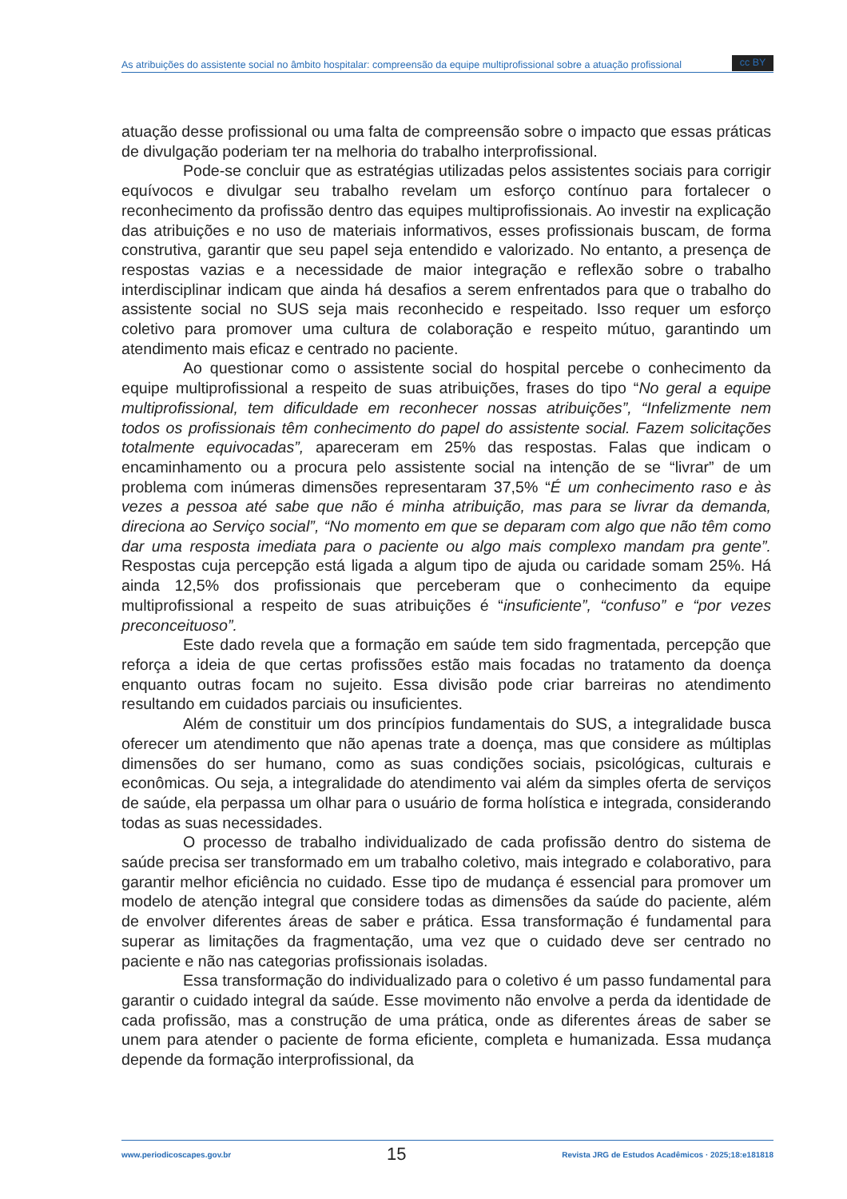As atribuições do assistente social no âmbito hospitalar: compreensão da equipe multiprofissional sobre a atuação profissional cc BY
atuação desse profissional ou uma falta de compreensão sobre o impacto que essas práticas de divulgação poderiam ter na melhoria do trabalho interprofissional.
Pode-se concluir que as estratégias utilizadas pelos assistentes sociais para corrigir equívocos e divulgar seu trabalho revelam um esforço contínuo para fortalecer o reconhecimento da profissão dentro das equipes multiprofissionais. Ao investir na explicação das atribuições e no uso de materiais informativos, esses profissionais buscam, de forma construtiva, garantir que seu papel seja entendido e valorizado. No entanto, a presença de respostas vazias e a necessidade de maior integração e reflexão sobre o trabalho interdisciplinar indicam que ainda há desafios a serem enfrentados para que o trabalho do assistente social no SUS seja mais reconhecido e respeitado. Isso requer um esforço coletivo para promover uma cultura de colaboração e respeito mútuo, garantindo um atendimento mais eficaz e centrado no paciente.
Ao questionar como o assistente social do hospital percebe o conhecimento da equipe multiprofissional a respeito de suas atribuições, frases do tipo “No geral a equipe multiprofissional, tem dificuldade em reconhecer nossas atribuições”, “Infelizmente nem todos os profissionais têm conhecimento do papel do assistente social. Fazem solicitações totalmente equivocadas”, apareceram em 25% das respostas. Falas que indicam o encaminhamento ou a procura pelo assistente social na intenção de se “livrar” de um problema com inúmeras dimensões representaram 37,5% “É um conhecimento raso e às vezes a pessoa até sabe que não é minha atribuição, mas para se livrar da demanda, direciona ao Serviço social”, “No momento em que se deparam com algo que não têm como dar uma resposta imediata para o paciente ou algo mais complexo mandam pra gente”. Respostas cuja percepção está ligada a algum tipo de ajuda ou caridade somam 25%. Há ainda 12,5% dos profissionais que perceberam que o conhecimento da equipe multiprofissional a respeito de suas atribuições é “insuficiente”, “confuso” e “por vezes preconceituoso”.
Este dado revela que a formação em saúde tem sido fragmentada, percepção que reforça a ideia de que certas profissões estão mais focadas no tratamento da doença enquanto outras focam no sujeito. Essa divisão pode criar barreiras no atendimento resultando em cuidados parciais ou insuficientes.
Além de constituir um dos princípios fundamentais do SUS, a integralidade busca oferecer um atendimento que não apenas trate a doença, mas que considere as múltiplas dimensões do ser humano, como as suas condições sociais, psicológicas, culturais e econômicas. Ou seja, a integralidade do atendimento vai além da simples oferta de serviços de saúde, ela perpassa um olhar para o usuário de forma holística e integrada, considerando todas as suas necessidades.
O processo de trabalho individualizado de cada profissão dentro do sistema de saúde precisa ser transformado em um trabalho coletivo, mais integrado e colaborativo, para garantir melhor eficiência no cuidado. Esse tipo de mudança é essencial para promover um modelo de atenção integral que considere todas as dimensões da saúde do paciente, além de envolver diferentes áreas de saber e prática. Essa transformação é fundamental para superar as limitações da fragmentação, uma vez que o cuidado deve ser centrado no paciente e não nas categorias profissionais isoladas.
Essa transformação do individualizado para o coletivo é um passo fundamental para garantir o cuidado integral da saúde. Esse movimento não envolve a perda da identidade de cada profissão, mas a construção de uma prática, onde as diferentes áreas de saber se unem para atender o paciente de forma eficiente, completa e humanizada. Essa mudança depende da formação interprofissional, da
www.periodicoscapes.gov.br 15 Revista JRG de Estudos Acadêmicos · 2025;18:e181818